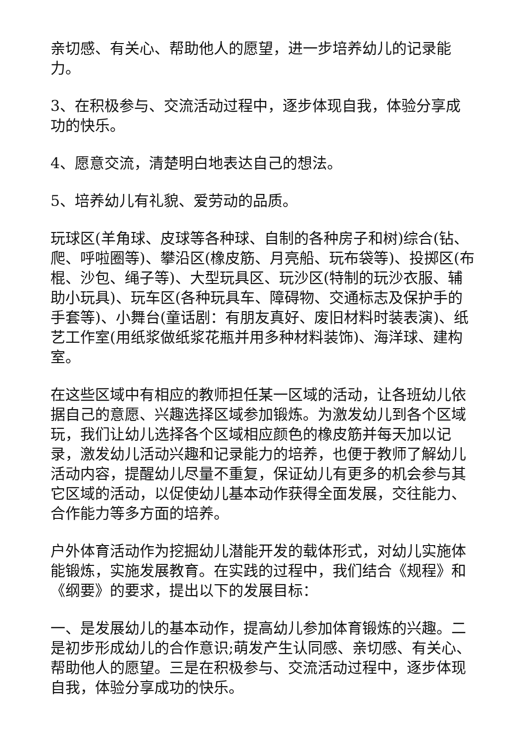亲切感、有关心、帮助他人的愿望，进一步培养幼儿的记录能力。
3、在积极参与、交流活动过程中，逐步体现自我，体验分享成功的快乐。
4、愿意交流，清楚明白地表达自己的想法。
5、培养幼儿有礼貌、爱劳动的品质。
玩球区(羊角球、皮球等各种球、自制的各种房子和树)综合(钻、爬、呼啦圈等)、攀沿区(橡皮筋、月亮船、玩布袋等)、投掷区(布棍、沙包、绳子等)、大型玩具区、玩沙区(特制的玩沙衣服、辅助小玩具)、玩车区(各种玩具车、障碍物、交通标志及保护手的手套等)、小舞台(童话剧：有朋友真好、废旧材料时装表演)、纸艺工作室(用纸浆做纸浆花瓶并用多种材料装饰)、海洋球、建构室。
在这些区域中有相应的教师担任某一区域的活动，让各班幼儿依据自己的意愿、兴趣选择区域参加锻炼。为激发幼儿到各个区域玩，我们让幼儿选择各个区域相应颜色的橡皮筋并每天加以记录，激发幼儿活动兴趣和记录能力的培养，也便于教师了解幼儿活动内容，提醒幼儿尽量不重复，保证幼儿有更多的机会参与其它区域的活动，以促使幼儿基本动作获得全面发展，交往能力、合作能力等多方面的培养。
户外体育活动作为挖掘幼儿潜能开发的载体形式，对幼儿实施体能锻炼，实施发展教育。在实践的过程中，我们结合《规程》和《纲要》的要求，提出以下的发展目标：
一、是发展幼儿的基本动作，提高幼儿参加体育锻炼的兴趣。二是初步形成幼儿的合作意识;萌发产生认同感、亲切感、有关心、帮助他人的愿望。三是在积极参与、交流活动过程中，逐步体现自我，体验分享成功的快乐。